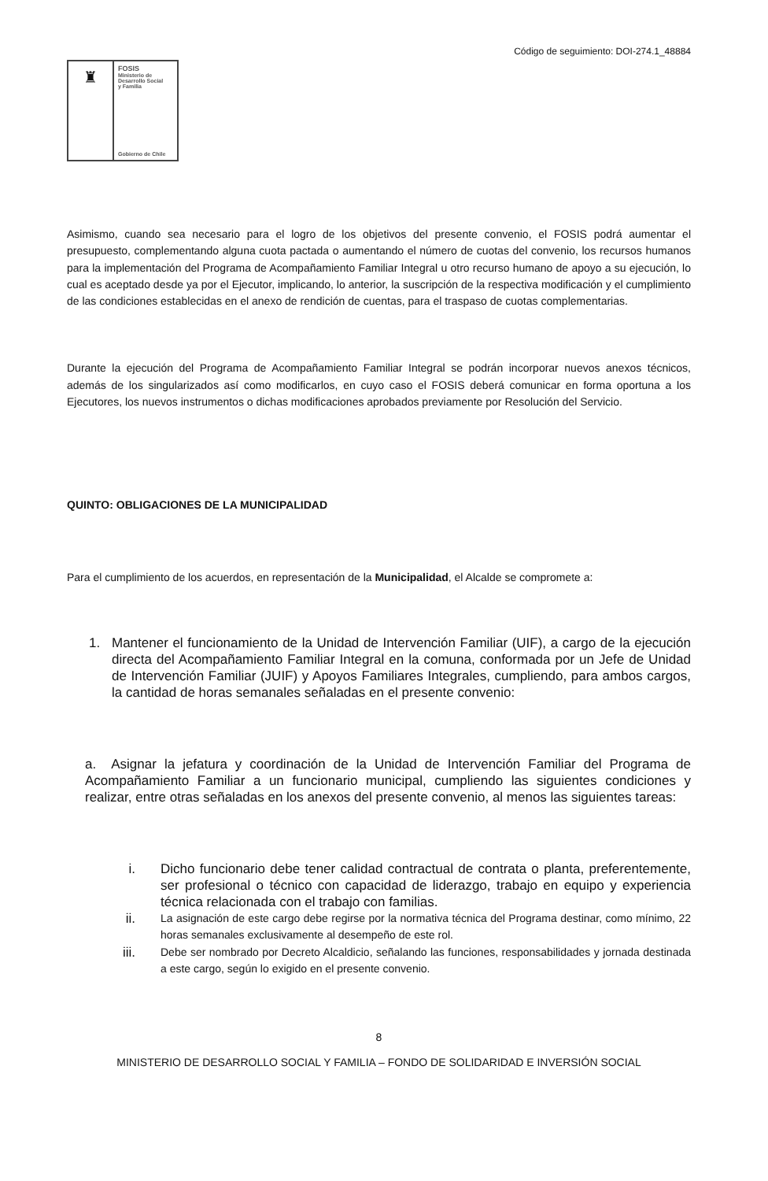Código de seguimiento: DOI-274.1_48884
♜
FOSIS
Ministerio de
Desarrollo Social
y Familia
Gobierno de Chile
Asimismo, cuando sea necesario para el logro de los objetivos del presente convenio, el FOSIS podrá aumentar el presupuesto, complementando alguna cuota pactada o aumentando el número de cuotas del convenio, los recursos humanos para la implementación del Programa de Acompañamiento Familiar Integral u otro recurso humano de apoyo a su ejecución, lo cual es aceptado desde ya por el Ejecutor, implicando, lo anterior, la suscripción de la respectiva modificación y el cumplimiento de las condiciones establecidas en el anexo de rendición de cuentas, para el traspaso de cuotas complementarias.
Durante la ejecución del Programa de Acompañamiento Familiar Integral se podrán incorporar nuevos anexos técnicos, además de los singularizados así como modificarlos, en cuyo caso el FOSIS deberá comunicar en forma oportuna a los Ejecutores, los nuevos instrumentos o dichas modificaciones aprobados previamente por Resolución del Servicio.
QUINTO: OBLIGACIONES DE LA MUNICIPALIDAD
Para el cumplimiento de los acuerdos, en representación de la Municipalidad, el Alcalde se compromete a:
1. Mantener el funcionamiento de la Unidad de Intervención Familiar (UIF), a cargo de la ejecución directa del Acompañamiento Familiar Integral en la comuna, conformada por un Jefe de Unidad de Intervención Familiar (JUIF) y Apoyos Familiares Integrales, cumpliendo, para ambos cargos, la cantidad de horas semanales señaladas en el presente convenio:
a. Asignar la jefatura y coordinación de la Unidad de Intervención Familiar del Programa de Acompañamiento Familiar a un funcionario municipal, cumpliendo las siguientes condiciones y realizar, entre otras señaladas en los anexos del presente convenio, al menos las siguientes tareas:
i. Dicho funcionario debe tener calidad contractual de contrata o planta, preferentemente, ser profesional o técnico con capacidad de liderazgo, trabajo en equipo y experiencia técnica relacionada con el trabajo con familias.
ii.
La asignación de este cargo debe regirse por la normativa técnica del Programa destinar, como mínimo, 22 horas semanales exclusivamente al desempeño de este rol.
iii.
Debe ser nombrado por Decreto Alcaldicio, señalando las funciones, responsabilidades y jornada destinada a este cargo, según lo exigido en el presente convenio.
8
MINISTERIO DE DESARROLLO SOCIAL Y FAMILIA – FONDO DE SOLIDARIDAD E INVERSIÓN SOCIAL